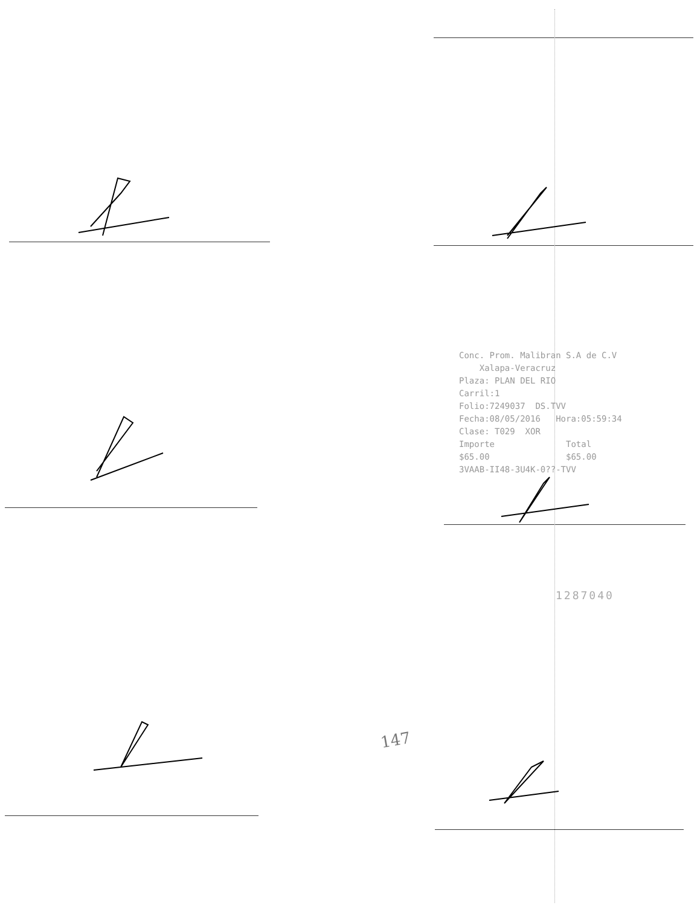Conc. Prom. Malibran S.A de C.V Xalapa-Veracruz Plaza: PLAN DEL RIO Carril:1 Folio:7249037 DS.TVV Fecha:08/05/2016 Hora:05:59:34 Clase: T029 XOR Importe Total $65.00 $65.00 3VAAB-II48-3U4K-0??-TVV
1287040
147